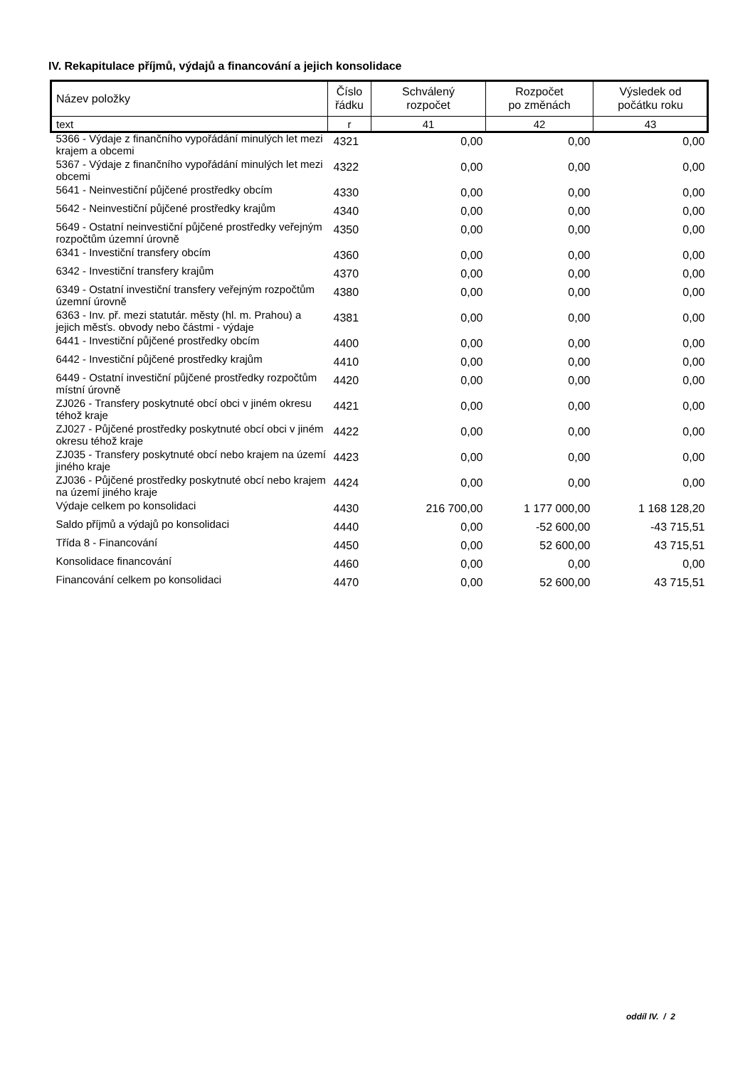IV. Rekapitulace příjmů, výdajů a financování a jejich konsolidace
| Název položky | Číslo řádku | Schválený rozpočet | Rozpočet po změnách | Výsledek od počátku roku |
| text | r | 41 | 42 | 43 |
| 5366 - Výdaje z finančního vypořádání minulých let mezi krajem a obcemi | 4321 | 0,00 | 0,00 | 0,00 |
| 5367 - Výdaje z finančního vypořádání minulých let mezi obcemi | 4322 | 0,00 | 0,00 | 0,00 |
| 5641 - Neinvestiční půjčené prostředky obcím | 4330 | 0,00 | 0,00 | 0,00 |
| 5642 - Neinvestiční půjčené prostředky krajům | 4340 | 0,00 | 0,00 | 0,00 |
| 5649 - Ostatní neinvestiční půjčené prostředky veřejným rozpočtům územní úrovně | 4350 | 0,00 | 0,00 | 0,00 |
| 6341 - Investiční transfery obcím | 4360 | 0,00 | 0,00 | 0,00 |
| 6342 - Investiční transfery krajům | 4370 | 0,00 | 0,00 | 0,00 |
| 6349 - Ostatní investiční transfery veřejným rozpočtům územní úrovně | 4380 | 0,00 | 0,00 | 0,00 |
| 6363 - Inv. př. mezi statutár. městy (hl. m. Prahou) a jejich měsťs. obvody nebo částmi - výdaje | 4381 | 0,00 | 0,00 | 0,00 |
| 6441 - Investiční půjčené prostředky obcím | 4400 | 0,00 | 0,00 | 0,00 |
| 6442 - Investiční půjčené prostředky krajům | 4410 | 0,00 | 0,00 | 0,00 |
| 6449 - Ostatní investiční půjčené prostředky rozpočtům místní úrovně | 4420 | 0,00 | 0,00 | 0,00 |
| ZJ026 - Transfery poskytnuté obcí obci v jiném okresu téhož kraje | 4421 | 0,00 | 0,00 | 0,00 |
| ZJ027 - Půjčené prostředky poskytnuté obcí obci v jiném okresu téhož kraje | 4422 | 0,00 | 0,00 | 0,00 |
| ZJ035 - Transfery poskytnuté obcí nebo krajem na území jiného kraje | 4423 | 0,00 | 0,00 | 0,00 |
| ZJ036 - Půjčené prostředky poskytnuté obcí nebo krajem na území jiného kraje | 4424 | 0,00 | 0,00 | 0,00 |
| Výdaje celkem po konsolidaci | 4430 | 216 700,00 | 1 177 000,00 | 1 168 128,20 |
| Saldo příjmů a výdajů po konsolidaci | 4440 | 0,00 | -52 600,00 | -43 715,51 |
| Třída 8 - Financování | 4450 | 0,00 | 52 600,00 | 43 715,51 |
| Konsolidace financování | 4460 | 0,00 | 0,00 | 0,00 |
| Financování celkem po konsolidaci | 4470 | 0,00 | 52 600,00 | 43 715,51 |
oddíl IV. / 2